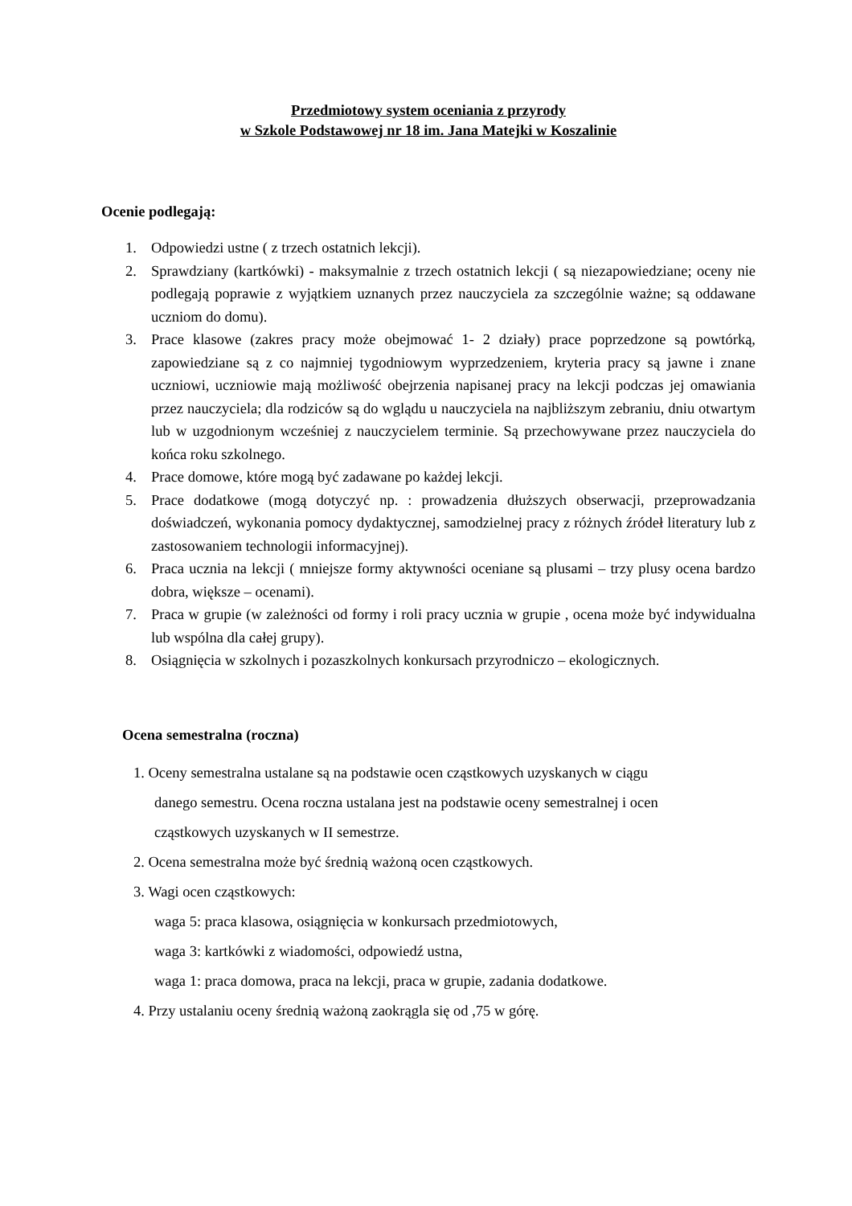Przedmiotowy system oceniania z przyrody
w Szkole Podstawowej nr 18 im. Jana Matejki w Koszalinie
Ocenie podlegają:
1. Odpowiedzi ustne ( z trzech ostatnich lekcji).
2. Sprawdziany (kartkówki) - maksymalnie z trzech ostatnich lekcji ( są niezapowiedziane; oceny nie podlegają poprawie z wyjątkiem uznanych przez nauczyciela za szczególnie ważne; są oddawane uczniom do domu).
3. Prace klasowe (zakres pracy może obejmować 1- 2 działy) prace poprzedzone są powtórką, zapowiedziane są z co najmniej tygodniowym wyprzedzeniem, kryteria pracy są jawne i znane uczniowi, uczniowie mają możliwość obejrzenia napisanej pracy na lekcji podczas jej omawiania przez nauczyciela; dla rodziców są do wglądu u nauczyciela na najbliższym zebraniu, dniu otwartym lub w uzgodnionym wcześniej z nauczycielem terminie. Są przechowywane przez nauczyciela do końca roku szkolnego.
4. Prace domowe, które mogą być zadawane po każdej lekcji.
5. Prace dodatkowe (mogą dotyczyć np. : prowadzenia dłuższych obserwacji, przeprowadzania doświadczeń, wykonania pomocy dydaktycznej, samodzielnej pracy z różnych źródeł literatury lub z zastosowaniem technologii informacyjnej).
6. Praca ucznia na lekcji ( mniejsze formy aktywności oceniane są plusami – trzy plusy ocena bardzo dobra, większe – ocenami).
7. Praca w grupie (w zależności od formy i roli pracy ucznia w grupie , ocena może być indywidualna lub wspólna dla całej grupy).
8. Osiągnięcia w szkolnych i pozaszkolnych konkursach przyrodniczo – ekologicznych.
Ocena semestralna (roczna)
1. Oceny semestralna ustalane są na podstawie ocen cząstkowych uzyskanych w ciągu
danego semestru. Ocena roczna ustalana jest na podstawie oceny semestralnej i ocen
cząstkowych uzyskanych w II semestrze.
2. Ocena semestralna może być średnią ważoną ocen cząstkowych.
3. Wagi ocen cząstkowych:
waga 5: praca klasowa, osiągnięcia w konkursach przedmiotowych,
waga 3: kartkówki z wiadomości, odpowiedź ustna,
waga 1: praca domowa, praca na lekcji, praca w grupie, zadania dodatkowe.
4. Przy ustalaniu oceny średnią ważoną zaokrągla się od ,75 w górę.